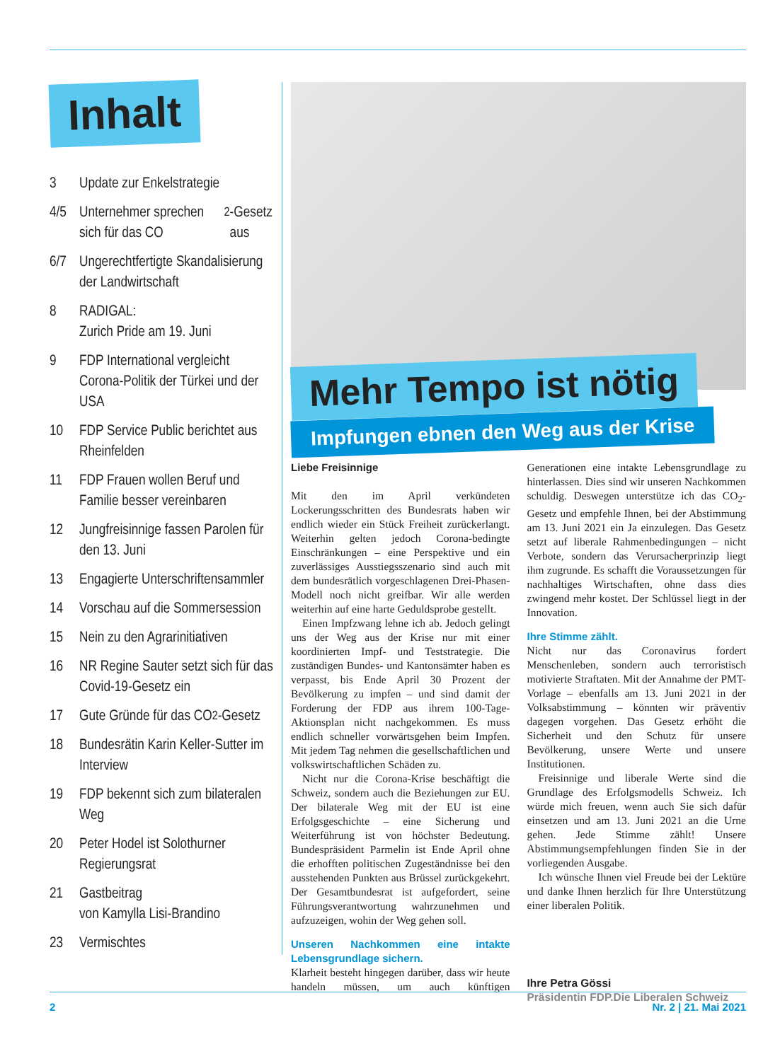Inhalt
3 Update zur Enkelstrategie
4/5 Unternehmer sprechen sich für das CO<sub>2</sub>-Gesetz aus
6/7 Ungerechtfertigte Skanda­lisierung der Landwirtschaft
8 RADIGAL:
Zurich Pride am 19. Juni
9 FDP International vergleicht Corona-Politik der Türkei und der USA
10 FDP Service Public berichtet aus Rheinfelden
11 FDP Frauen wollen Beruf und Familie besser vereinbaren
12 Jungfreisinnige fassen Parolen für den 13. Juni
13 Engagierte Unterschriftensammler
14 Vorschau auf die Sommersession
15 Nein zu den Agrarinitiativen
16 NR Regine Sauter setzt sich für das Covid-19-Gesetz ein
17 Gute Gründe für das CO<sub>2</sub>-Gesetz
18 Bundesrätin Karin Keller-Sutter im Interview
19 FDP bekennt sich zum bilateralen Weg
20 Peter Hodel ist Solothurner Regierungsrat
21 Gastbeitrag
von Kamylla Lisi-Brandino
23 Vermischtes
Mehr Tempo ist nötig
Impfungen ebnen den Weg aus der Krise
Liebe Freisinnige
Mit den im April verkündeten Lockerungsschritten des Bundesrats haben wir endlich wieder ein Stück Freiheit zurückerlangt. Weiterhin gelten jedoch Corona-bedingte Einschränkungen – eine Perspektive und ein zuverlässiges Ausstiegsszenario sind auch mit dem bundesrätlich vorgeschlagenen Drei-Phasen-Modell noch nicht greifbar. Wir alle werden weiterhin auf eine harte Geduldsprobe gestellt.
Einen Impfzwang lehne ich ab. Jedoch gelingt uns der Weg aus der Krise nur mit einer koordinierten Impf- und Teststrategie. Die zuständigen Bundes- und Kantonsämter haben es verpasst, bis Ende April 30 Prozent der Bevölkerung zu impfen – und sind damit der Forderung der FDP aus ihrem 100-Tage-Aktionsplan nicht nachgekommen. Es muss endlich schneller vorwärtsgehen beim Impfen. Mit jedem Tag nehmen die gesellschaftlichen und volkswirtschaftlichen Schäden zu.
Nicht nur die Corona-Krise beschäftigt die Schweiz, sondern auch die Beziehungen zur EU. Der bilaterale Weg mit der EU ist eine Erfolgsgeschichte – eine Sicherung und Weiterführung ist von höchster Bedeutung. Bundespräsident Parmelin ist Ende April ohne die erhofften politischen Zugeständnisse bei den ausstehenden Punkten aus Brüssel zurückgekehrt. Der Gesamtbundesrat ist aufgefordert, seine Führungsverantwortung wahrzunehmen und aufzuzeigen, wohin der Weg gehen soll.
Unseren Nachkommen eine intakte Lebensgrundlage sichern.
Klarheit besteht hingegen darüber, dass wir heute handeln müssen, um auch künftigen Generationen eine intakte Lebensgrundlage zu hinterlassen. Dies sind wir unseren Nachkommen schuldig. Deswegen unterstütze ich das CO<sub>2</sub>-Gesetz und empfehle Ihnen, bei der Abstimmung am 13. Juni 2021 ein Ja einzulegen. Das Gesetz setzt auf liberale Rahmenbedingungen – nicht Verbote, sondern das Verursacherprinzip liegt ihm zugrunde. Es schafft die Voraussetzungen für nachhaltiges Wirtschaften, ohne dass dies zwingend mehr kostet. Der Schlüssel liegt in der Innovation.
Ihre Stimme zählt.
Nicht nur das Coronavirus fordert Menschenleben, sondern auch terroristisch motivierte Straftaten. Mit der Annahme der PMT-Vorlage – ebenfalls am 13. Juni 2021 in der Volksabstimmung – könnten wir präventiv dagegen vorgehen. Das Gesetz erhöht die Sicherheit und den Schutz für unsere Bevölkerung, unsere Werte und unsere Institutionen.
Freisinnige und liberale Werte sind die Grundlage des Erfolgsmodells Schweiz. Ich würde mich freuen, wenn auch Sie sich dafür einsetzen und am 13. Juni 2021 an die Urne gehen. Jede Stimme zählt! Unsere Abstimmungsempfehlungen finden Sie in der vorliegenden Ausgabe.
Ich wünsche Ihnen viel Freude bei der Lektüre und danke Ihnen herzlich für Ihre Unterstützung einer liberalen Politik.
Ihre Petra Gössi
Präsidentin FDP.Die Liberalen Schweiz
2 Nr. 2 | 21. Mai 2021